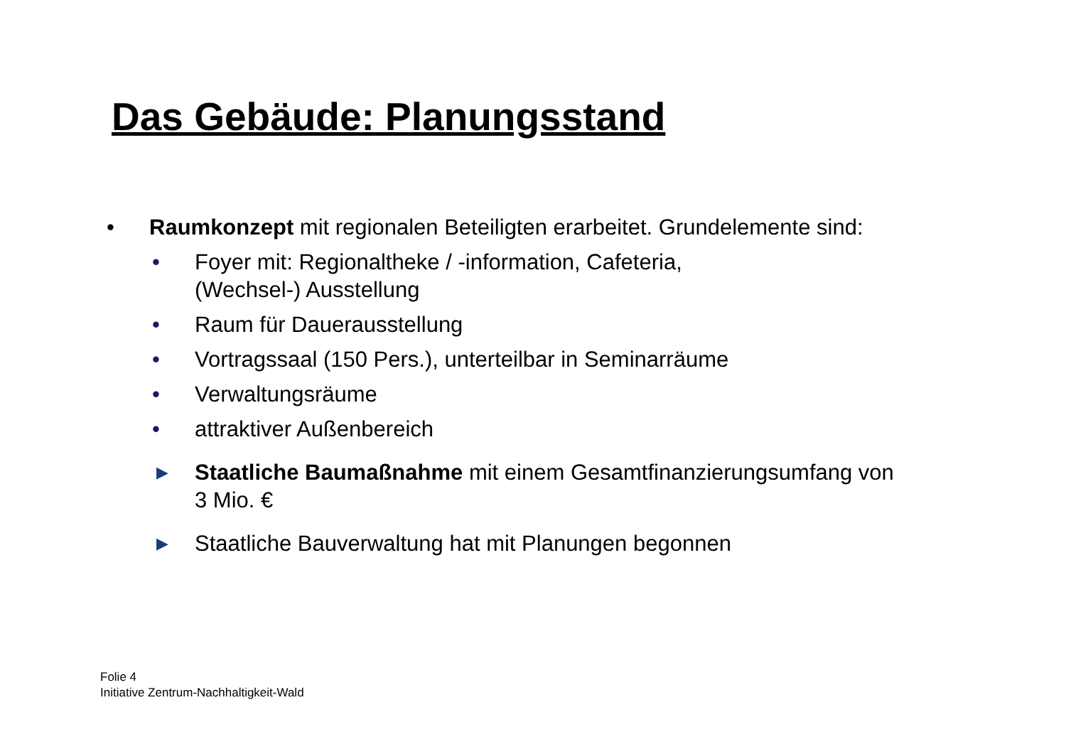Das Gebäude: Planungsstand
• Raumkonzept mit regionalen Beteiligten erarbeitet. Grundelemente sind:
• Foyer mit: Regionaltheke / -information, Cafeteria,
(Wechsel-) Ausstellung
• Raum für Dauerausstellung
• Vortragssaal (150 Pers.), unterteilbar in Seminarräume
• Verwaltungsräume
• attraktiver Außenbereich
▶ Staatliche Baumaßnahme mit einem Gesamtfinanzierungsumfang von
3 Mio. €
▶ Staatliche Bauverwaltung hat mit Planungen begonnen
Folie 4
Initiative Zentrum-Nachhaltigkeit-Wald